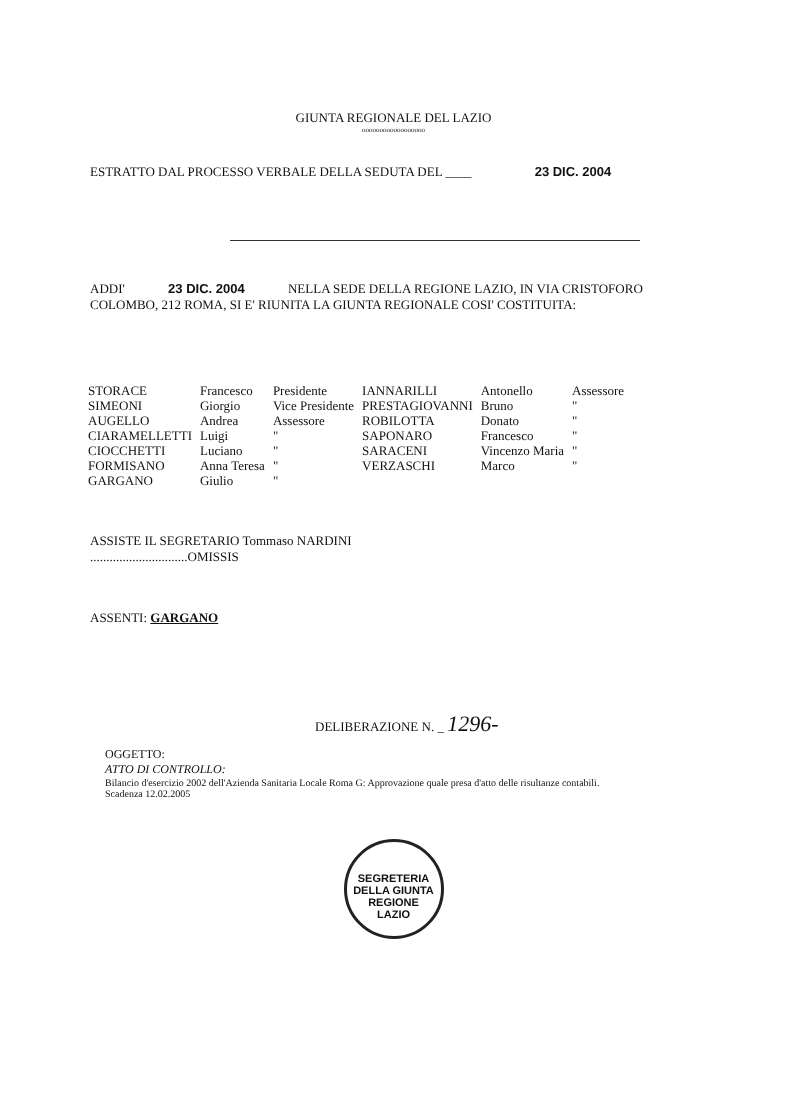GIUNTA REGIONALE DEL LAZIO
oooooooooooooooooo
ESTRATTO DAL PROCESSO VERBALE DELLA SEDUTA DEL ____ 23 DIC. 2004
ADDI' 23 DIC. 2004 NELLA SEDE DELLA REGIONE LAZIO, IN VIA CRISTOFORO
COLOMBO, 212 ROMA, SI E' RIUNITA LA GIUNTA REGIONALE COSI' COSTITUITA:
| STORACE | Francesco | Presidente | IANNARILLI | Antonello | Assessore |
| SIMEONI | Giorgio | Vice Presidente | PRESTAGIOVANNI | Bruno | " |
| AUGELLO | Andrea | Assessore | ROBILOTTA | Donato | " |
| CIARAMELLETTI | Luigi | " | SAPONARO | Francesco | " |
| CIOCCHETTI | Luciano | " | SARACENI | Vincenzo Maria | " |
| FORMISANO | Anna Teresa | " | VERZASCHI | Marco | " |
| GARGANO | Giulio | " | | | |
ASSISTE IL SEGRETARIO Tommaso NARDINI
..............................OMISSIS
ASSENTI: GARGANO
DELIBERAZIONE N. _ 1296-
OGGETTO:
ATTO DI CONTROLLO:
Bilancio d'esercizio 2002 dell'Azienda Sanitaria Locale Roma G: Approvazione quale presa d'atto delle risultanze contabili.
Scadenza 12.02.2005
SEGRETERIA DELLA GIUNTA
REGIONE
LAZIO